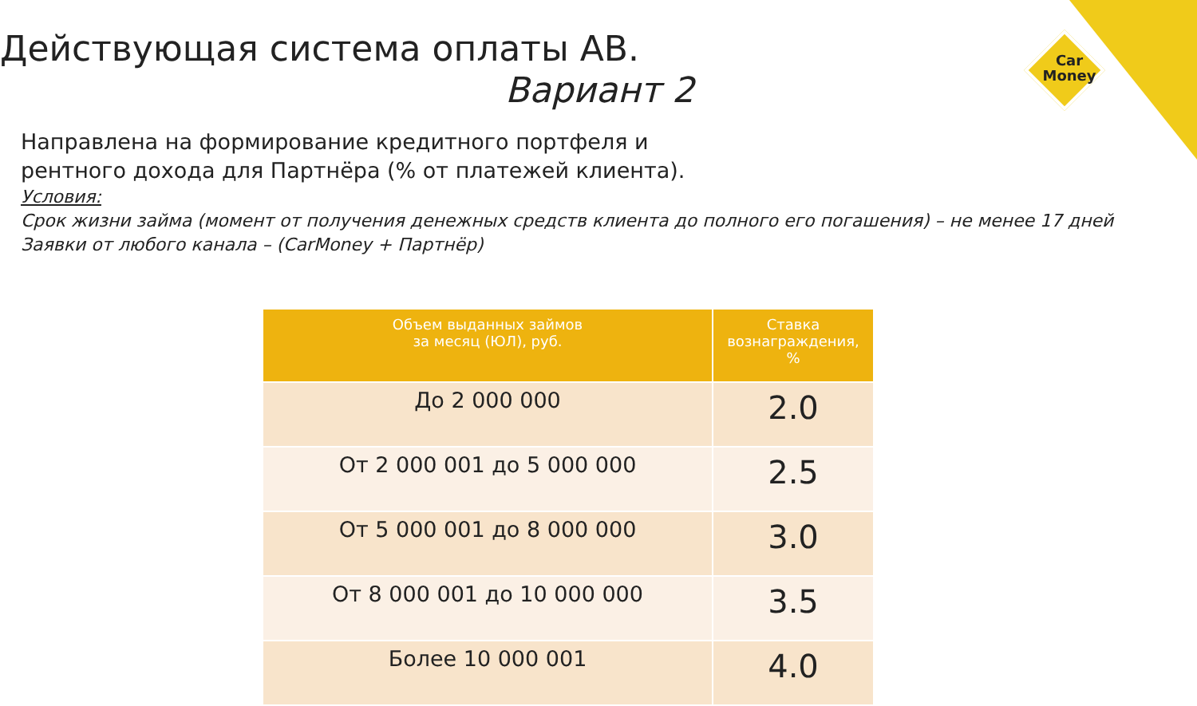Car
Money
Действующая система оплаты АВ.
Вариант 2
Направлена на формирование кредитного портфеля и
рентного дохода для Партнёра (% от платежей клиента).
Условия:
Срок жизни займа (момент от получения денежных средств клиента до полного его погашения) – не менее 17 дней
Заявки от любого канала – (CarMoney + Партнёр)
| Объем выданных займов за месяц (ЮЛ), руб. | Ставка вознаграждения, % |
| --- | --- |
| До 2 000 000 | 2.0 |
| От 2 000 001 до 5 000 000 | 2.5 |
| От 5 000 001 до 8 000 000 | 3.0 |
| От 8 000 001 до 10 000 000 | 3.5 |
| Более 10 000 001 | 4.0 |